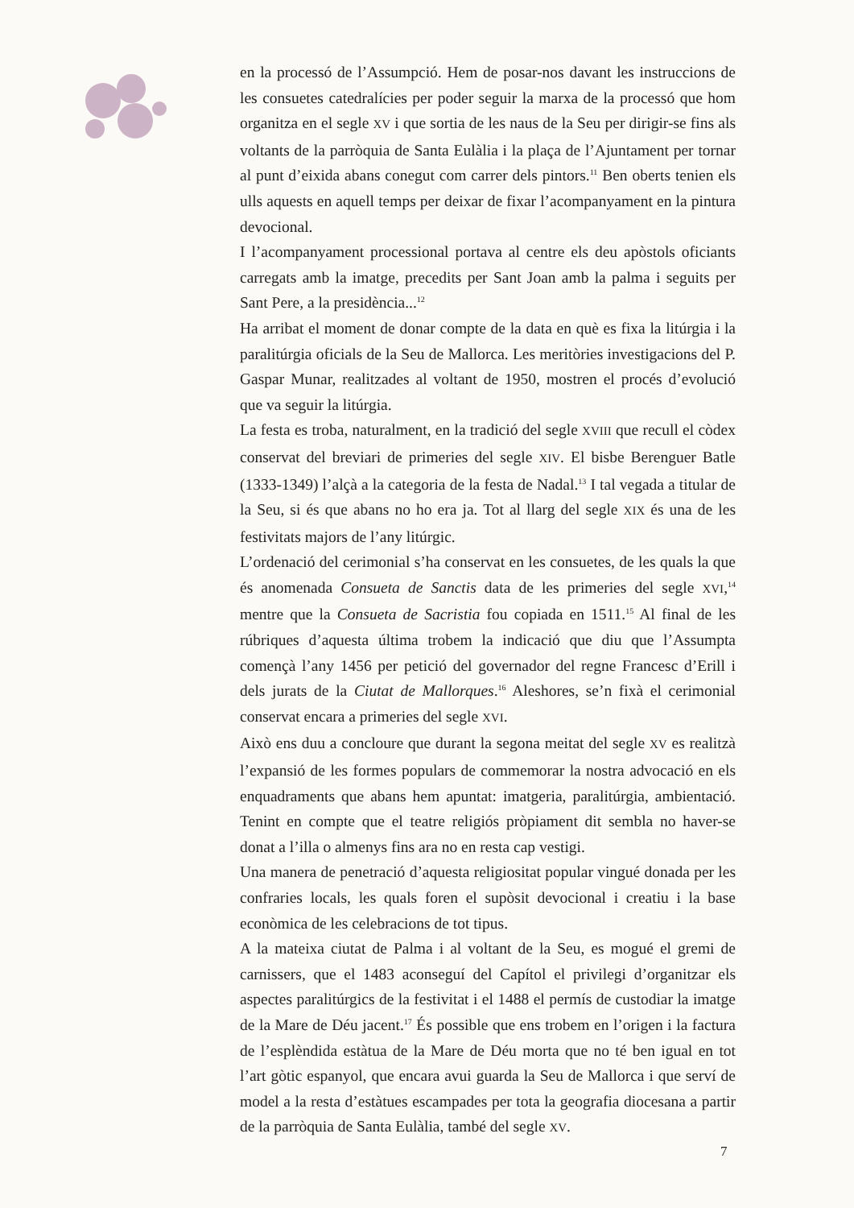en la processó de l’Assumpció. Hem de posar-nos davant les instruccions de les consuetes catedralícies per poder seguir la marxa de la processó que hom organitza en el segle XV i que sortia de les naus de la Seu per dirigir-se fins als voltants de la parròquia de Santa Eulàlia i la plaça de l’Ajuntament per tornar al punt d’eixida abans conegut com carrer dels pintors.<sup>11</sup> Ben oberts tenien els ulls aquests en aquell temps per deixar de fixar l’acompanyament en la pintura devocional.
I l’acompanyament processional portava al centre els deu apòstols oficiants carregats amb la imatge, precedits per Sant Joan amb la palma i seguits per Sant Pere, a la presidència...<sup>12</sup>
Ha arribat el moment de donar compte de la data en què es fixa la litúrgia i la paralitúrgia oficials de la Seu de Mallorca. Les meritòries investigacions del P. Gaspar Munar, realitzades al voltant de 1950, mostren el procés d’evolució que va seguir la litúrgia.
La festa es troba, naturalment, en la tradició del segle XVIII que recull el còdex conservat del breviari de primeries del segle XIV. El bisbe Berenguer Batle (1333-1349) l’alçà a la categoria de la festa de Nadal.<sup>13</sup> I tal vegada a titular de la Seu, si és que abans no ho era ja. Tot al llarg del segle XIX és una de les festivitats majors de l’any litúrgic.
L’ordenació del cerimonial s’ha conservat en les consuetes, de les quals la que és anomenada Consueta de Sanctis data de les primeries del segle XVI,<sup>14</sup> mentre que la Consueta de Sacristia fou copiada en 1511.<sup>15</sup> Al final de les rúbriques d’aquesta última trobem la indicació que diu que l’Assumpta començà l’any 1456 per petició del governador del regne Francesc d’Erill i dels jurats de la Ciutat de Mallorques.<sup>16</sup> Aleshores, se’n fixà el cerimonial conservat encara a primeries del segle XVI.
Això ens duu a concloure que durant la segona meitat del segle XV es realitzà l’expansió de les formes populars de commemorar la nostra advocació en els enquadraments que abans hem apuntat: imatgeria, paralitúrgia, ambientació. Tenint en compte que el teatre religiós pròpiament dit sembla no haver-se donat a l’illa o almenys fins ara no en resta cap vestigi.
Una manera de penetració d’aquesta religiositat popular vingué donada per les confraries locals, les quals foren el supòsit devocional i creatiu i la base econòmica de les celebracions de tot tipus.
A la mateixa ciutat de Palma i al voltant de la Seu, es mogué el gremi de carnissers, que el 1483 aconseguí del Capítol el privilegi d’organitzar els aspectes paralitúrgics de la festivitat i el 1488 el permís de custodiar la imatge de la Mare de Déu jacent.<sup>17</sup> És possible que ens trobem en l’origen i la factura de l’esplèndida estàtua de la Mare de Déu morta que no té ben igual en tot l’art gòtic espanyol, que encara avui guarda la Seu de Mallorca i que serví de model a la resta d’estàtues escampades per tota la geografia diocesana a partir de la parròquia de Santa Eulàlia, també del segle XV.
7